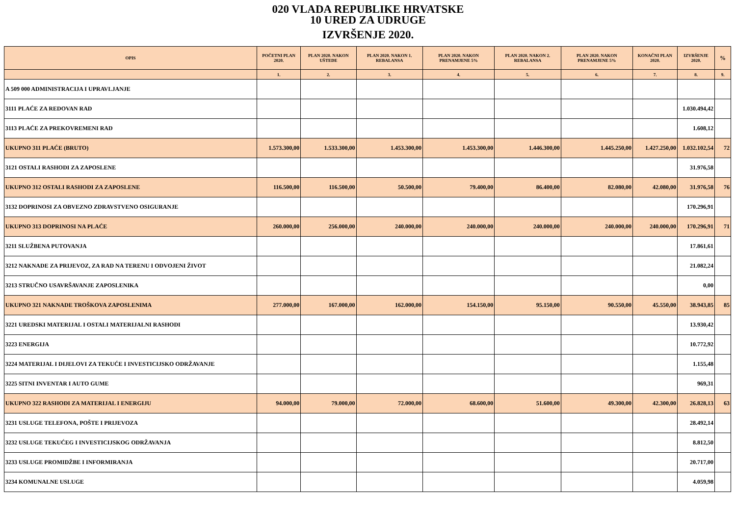020 VLADA REPUBLIKE HRVATSKE
10 URED ZA UDRUGE
IZVRŠENJE 2020.
| OPIS | POČETNI PLAN 2020. | PLAN 2020. NAKON UŠTEDE | PLAN 2020. NAKON 1. REBALANSA | PLAN 2020. NAKON PRENAMJENE 5% | PLAN 2020. NAKON 2. REBALANSA | PLAN 2020. NAKON PRENAMJENE 5% | KONAČNI PLAN 2020. | IZVRŠENJE 2020. | % |
| --- | --- | --- | --- | --- | --- | --- | --- | --- | --- |
| | 1. | 2. | 3. | 4. | 5. | 6. | 7. | 8. | 9. |
| A 509 000 ADMINISTRACIJA I UPRAVLJANJE | | | | | | | | | |
| 3111 PLAĆE ZA REDOVAN RAD | | | | | | | | 1.030.494,42 | |
| 3113 PLAĆE ZA PREKOVREMENI RAD | | | | | | | | 1.608,12 | |
| UKUPNO 311 PLAĆE (BRUTO) | 1.573.300,00 | 1.533.300,00 | 1.453.300,00 | 1.453.300,00 | 1.446.300,00 | 1.445.250,00 | 1.427.250,00 | 1.032.102,54 | 72 |
| 3121 OSTALI RASHODI ZA ZAPOSLENE | | | | | | | | 31.976,58 | |
| UKUPNO 312 OSTALI RASHODI ZA ZAPOSLENE | 116.500,00 | 116.500,00 | 50.500,00 | 79.400,00 | 86.400,00 | 82.080,00 | 42.080,00 | 31.976,58 | 76 |
| 3132 DOPRINOSI ZA OBVEZNO ZDRAVSTVENO OSIGURANJE | | | | | | | | 170.296,91 | |
| UKUPNO 313 DOPRINOSI NA PLAĆE | 260.000,00 | 256.000,00 | 240.000,00 | 240.000,00 | 240.000,00 | 240.000,00 | 240.000,00 | 170.296,91 | 71 |
| 3211 SLUŽBENA PUTOVANJA | | | | | | | | 17.861,61 | |
| 3212 NAKNADE ZA PRIJEVOZ, ZA RAD NA TERENU I ODVOJENI ŽIVOT | | | | | | | | 21.082,24 | |
| 3213 STRUČNO USAVRŠAVANJE ZAPOSLENIKA | | | | | | | | 0,00 | |
| UKUPNO 321 NAKNADE TROŠKOVA ZAPOSLENIMA | 277.000,00 | 167.000,00 | 162.000,00 | 154.150,00 | 95.150,00 | 90.550,00 | 45.550,00 | 38.943,85 | 85 |
| 3221 UREDSKI MATERIJAL I OSTALI MATERIJALNI RASHODI | | | | | | | | 13.930,42 | |
| 3223 ENERGIJA | | | | | | | | 10.772,92 | |
| 3224 MATERIJAL I DIJELOVI ZA TEKUĆE I INVESTICIJSKO ODRŽAVANJE | | | | | | | | 1.155,48 | |
| 3225 SITNI INVENTAR I AUTO GUME | | | | | | | | 969,31 | |
| UKUPNO 322 RASHODI ZA MATERIJAL I ENERGIJU | 94.000,00 | 79.000,00 | 72.000,00 | 68.600,00 | 51.600,00 | 49.300,00 | 42.300,00 | 26.828,13 | 63 |
| 3231 USLUGE TELEFONA, POŠTE I PRIJEVOZA | | | | | | | | 28.492,14 | |
| 3232 USLUGE TEKUĆEG I INVESTICIJSKOG ODRŽAVANJA | | | | | | | | 8.812,50 | |
| 3233 USLUGE PROMIDŽBE I INFORMIRANJA | | | | | | | | 20.717,00 | |
| 3234 KOMUNALNE USLUGE | | | | | | | | 4.059,98 | |